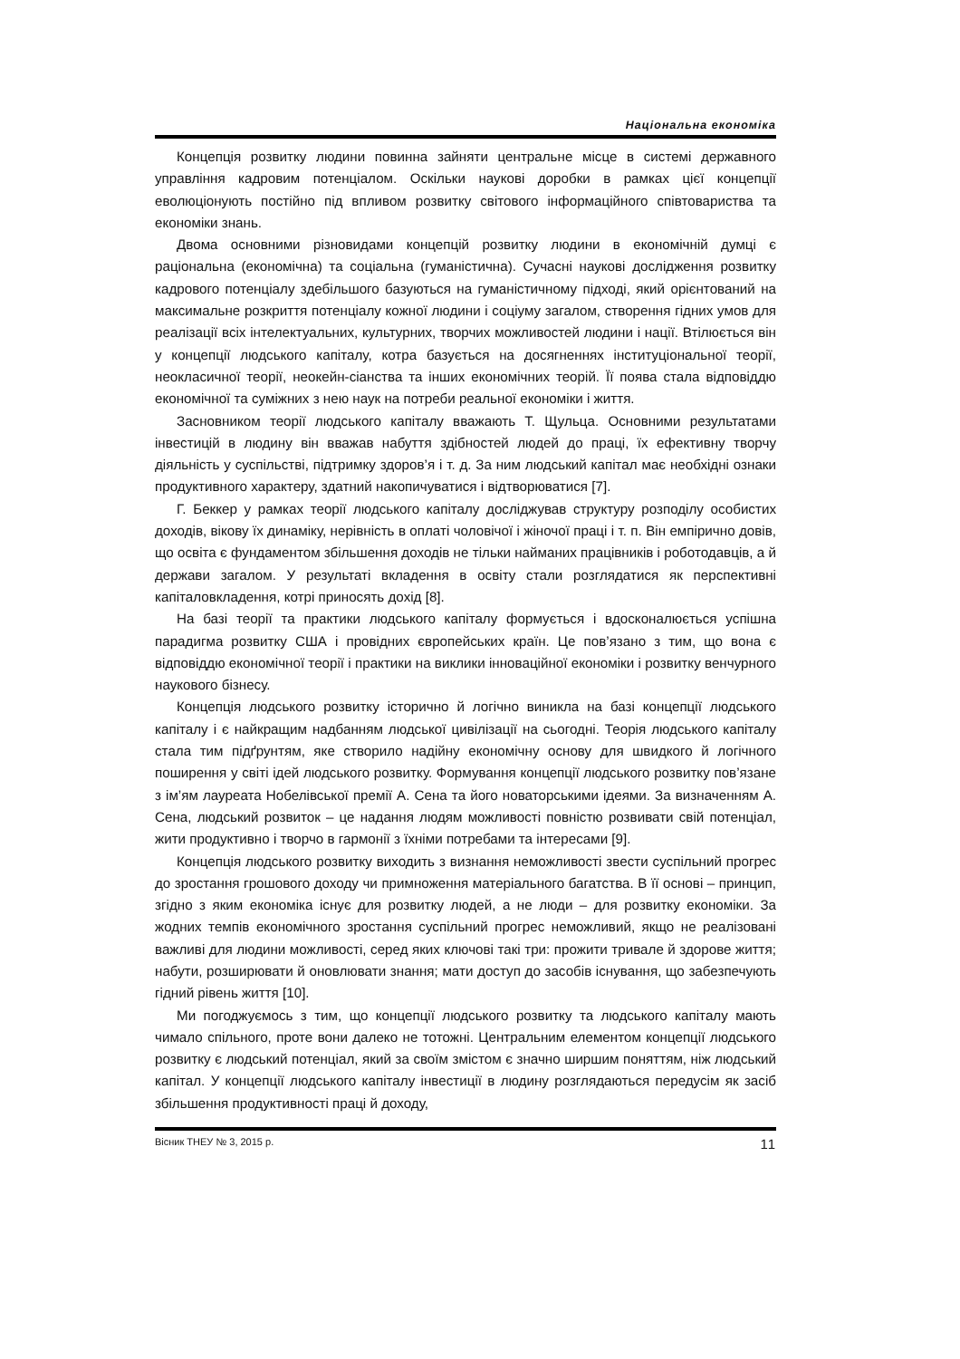Національна економіка
Концепція розвитку людини повинна зайняти центральне місце в системі державного управління кадровим потенціалом. Оскільки наукові доробки в рамках цієї концепції еволюціонують постійно під впливом розвитку світового інформаційного співтовариства та економіки знань.
Двома основними різновидами концепцій розвитку людини в економічній думці є раціональна (економічна) та соціальна (гуманістична). Сучасні наукові дослідження розвитку кадрового потенціалу здебільшого базуються на гуманістичному підході, який орієнтований на максимальне розкриття потенціалу кожної людини і соціуму загалом, створення гідних умов для реалізації всіх інтелектуальних, культурних, творчих можливостей людини і нації. Втілюється він у концепції людського капіталу, котра базується на досягненнях інституціональної теорії, неокласичної теорії, неокейн-сіанства та інших економічних теорій. Її поява стала відповіддю економічної та суміжних з нею наук на потреби реальної економіки і життя.
Засновником теорії людського капіталу вважають Т. Щульца. Основними результатами інвестицій в людину він вважав набуття здібностей людей до праці, їх ефективну творчу діяльність у суспільстві, підтримку здоров’я і т. д. За ним людський капітал має необхідні ознаки продуктивного характеру, здатний накопичуватися і відтворюватися [7].
Г. Беккер у рамках теорії людського капіталу досліджував структуру розподілу особистих доходів, вікову їх динаміку, нерівність в оплаті чоловічої і жіночої праці і т. п. Він емпірично довів, що освіта є фундаментом збільшення доходів не тільки найманих працівників і роботодавців, а й держави загалом. У результаті вкладення в освіту стали розглядатися як перспективні капіталовкладення, котрі приносять дохід [8].
На базі теорії та практики людського капіталу формується і вдосконалюється успішна парадигма розвитку США і провідних європейських країн. Це пов’язано з тим, що вона є відповіддю економічної теорії і практики на виклики інноваційної економіки і розвитку венчурного наукового бізнесу.
Концепція людського розвитку історично й логічно виникла на базі концепції людського капіталу і є найкращим надбанням людської цивілізації на сьогодні. Теорія людського капіталу стала тим підґрунтям, яке створило надійну економічну основу для швидкого й логічного поширення у світі ідей людського розвитку. Формування концепції людського розвитку пов’язане з ім’ям лауреата Нобелівської премії А. Сена та його новаторськими ідеями. За визначенням А. Сена, людський розвиток – це надання людям можливості повністю розвивати свій потенціал, жити продуктивно і творчо в гармонії з їхніми потребами та інтересами [9].
Концепція людського розвитку виходить з визнання неможливості звести суспільний прогрес до зростання грошового доходу чи примноження матеріального багатства. В її основі – принцип, згідно з яким економіка існує для розвитку людей, а не люди – для розвитку економіки. За жодних темпів економічного зростання суспільний прогрес неможливий, якщо не реалізовані важливі для людини можливості, серед яких ключові такі три: прожити тривале й здорове життя; набути, розширювати й оновлювати знання; мати доступ до засобів існування, що забезпечують гідний рівень життя [10].
Ми погоджуємось з тим, що концепції людського розвитку та людського капіталу мають чимало спільного, проте вони далеко не тотожні. Центральним елементом концепції людського розвитку є людський потенціал, який за своїм змістом є значно ширшим поняттям, ніж людський капітал. У концепції людського капіталу інвестиції в людину розглядаються передусім як засіб збільшення продуктивності праці й доходу,
Вісник ТНЕУ № 3, 2015 р. 11